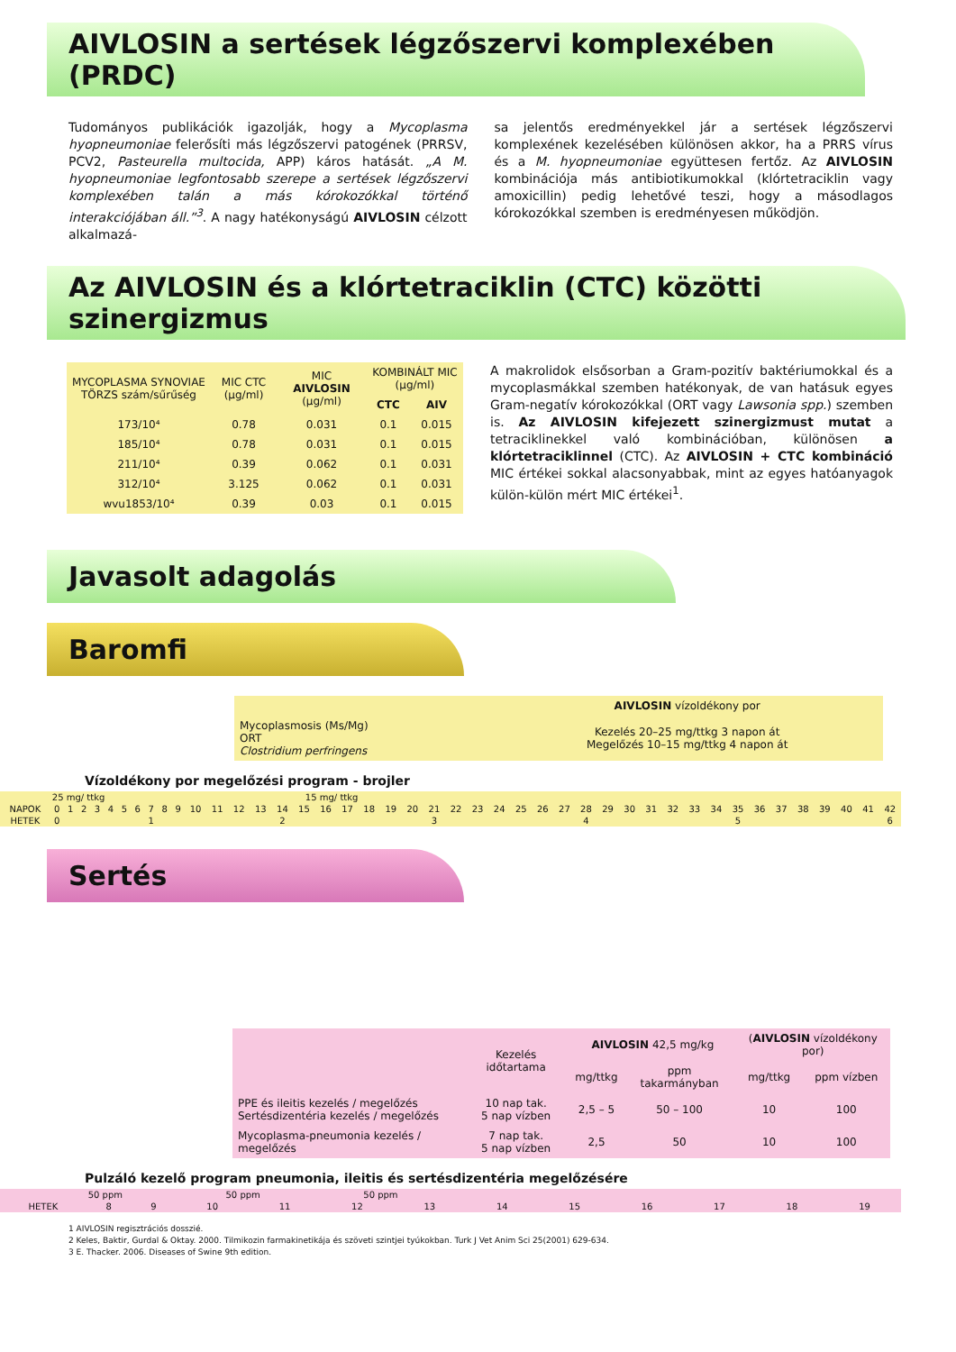AIVLOSIN a sertések légzőszervi komplexében (PRDC)
Tudományos publikációk igazolják, hogy a Mycoplasma hyopneumoniae felerősíti más légzőszervi patogének (PRRSV, PCV2, Pasteurella multocida, APP) káros hatását. „A M. hyopneumoniae legfontosabb szerepe a sertések légzőszervi komplexében talán a más kórokozókkal történő interakciójában áll.”<sup>3</sup>. A nagy hatékonyságú AIVLOSIN célzott alkalmazá-
sa jelentős eredményekkel jár a sertések légzőszervi komplexének kezelésében különösen akkor, ha a PRRS vírus és a M. hyopneumoniae együttesen fertőz. Az AIVLOSIN kombinációja más antibiotikumokkal (klórtetraciklin vagy amoxicillin) pedig lehetővé teszi, hogy a másodlagos kórokozókkal szemben is eredményesen működjön.
Az AIVLOSIN és a klórtetraciklin (CTC) közötti szinergizmus
| MYCOPLASMA SYNOVIAE TÖRZS szám/sűrűség | MIC CTC (µg/ml) | MIC AIVLOSIN (µg/ml) | KOMBINÁLT MIC (µg/ml) | |
| --- | --- | --- | --- | --- |
| | | | CTC | AIV |
| 173/10⁴ | 0.78 | 0.031 | 0.1 | 0.015 |
| 185/10⁴ | 0.78 | 0.031 | 0.1 | 0.015 |
| 211/10⁴ | 0.39 | 0.062 | 0.1 | 0.031 |
| 312/10⁴ | 3.125 | 0.062 | 0.1 | 0.031 |
| wvu1853/10⁴ | 0.39 | 0.03 | 0.1 | 0.015 |
A makrolidok elsősorban a Gram-pozitív baktériumokkal és a mycoplasmákkal szemben hatékonyak, de van hatásuk egyes Gram-negatív kórokozókkal (ORT vagy Lawsonia spp.) szemben is. Az AIVLOSIN kifejezett szinergizmust mutat a tetraciklinekkel való kombinációban, különösen a klórtetraciklinnel (CTC). Az AIVLOSIN + CTC kombináció MIC értékei sokkal alacsonyabbak, mint az egyes hatóanyagok külön-külön mért MIC értékei<sup>1</sup>.
Javasolt adagolás
Baromfi
| | AIVLOSIN vízoldékony por |
| Mycoplasmosis (Ms/Mg) ORT Clostridium perfringens | Kezelés 20–25 mg/ttkg 3 napon át Megelőzés 10–15 mg/ttkg 4 napon át |
Vízoldékony por megelőzési program - brojler
| | 25 mg/ ttkg 15 mg/ ttkg | | | | | | | | | | | | | | | | | | | | | | | | | | | | | | | | | | | | | | | | | | |
| NAPOK | 0 | 1 | 2 | 3 | 4 | 5 | 6 | 7 | 8 | 9 | 10 | 11 | 12 | 13 | 14 | 15 | 16 | 17 | 18 | 19 | 20 | 21 | 22 | 23 | 24 | 25 | 26 | 27 | 28 | 29 | 30 | 31 | 32 | 33 | 34 | 35 | 36 | 37 | 38 | 39 | 40 | 41 | 42 |
| HETEK | 0 | | | | | | | 1 | | | | | | | 2 | | | | | | | 3 | | | | | | | 4 | | | | | | | 5 | | | | | | | 6 |
Sertés
| | Kezelés időtartama | AIVLOSIN 42,5 mg/kg | | ( AIVLOSIN vízoldékony por) | |
| | | mg/ttkg | ppm takarmányban | mg/ttkg | ppm vízben |
| PPE és ileitis kezelés / megelőzés Sertésdizentéria kezelés / megelőzés | 10 nap tak. 5 nap vízben | 2,5 – 5 | 50 – 100 | 10 | 100 |
| Mycoplasma-pneumonia kezelés / megelőzés | 7 nap tak. 5 nap vízben | 2,5 | 50 | 10 | 100 |
Pulzáló kezelő program pneumonia, ileitis és sertésdizentéria megelőzésére
| | 50 ppm 50 ppm 50 ppm | | | | | | | | | | | |
| HETEK | 8 | 9 | 10 | 11 | 12 | 13 | 14 | 15 | 16 | 17 | 18 | 19 |
1 AIVLOSIN regisztrációs dosszié.
2 Keles, Baktir, Gurdal & Oktay. 2000. Tilmikozin farmakinetikája és szöveti szintjei tyúkokban. Turk J Vet Anim Sci 25(2001) 629-634.
3 E. Thacker. 2006. Diseases of Swine 9th edition.